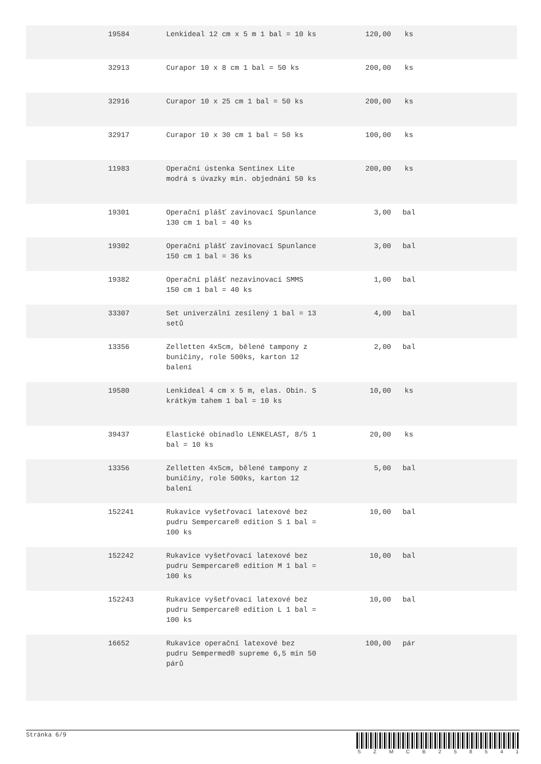| | 19584 | Lenkideal 12 cm x 5 m 1 bal = 10 ks | 120,00 | ks | |
| | 32913 | Curapor 10 x 8 cm 1 bal = 50 ks | 200,00 | ks | |
| | 32916 | Curapor 10 x 25 cm 1 bal = 50 ks | 200,00 | ks | |
| | 32917 | Curapor 10 x 30 cm 1 bal = 50 ks | 100,00 | ks | |
| | 11983 | Operační ústenka Sentinex Lite modrá s úvazky min. objednání 50 ks | 200,00 | ks | |
| | 19301 | Operační plášť zavinovací Spunlance 130 cm 1 bal = 40 ks | 3,00 | bal | |
| | 19302 | Operační plášť zavinovací Spunlance 150 cm 1 bal = 36 ks | 3,00 | bal | |
| | 19382 | Operační plášť nezavinovací SMMS 150 cm 1 bal = 40 ks | 1,00 | bal | |
| | 33307 | Set univerzální zesílený 1 bal = 13 setů | 4,00 | bal | |
| | 13356 | Zelletten 4x5cm, bělené tampony z buničiny, role 500ks, karton 12 balení | 2,00 | bal | |
| | 19580 | Lenkideal 4 cm x 5 m, elas. Obin. S krátkým tahem 1 bal = 10 ks | 10,00 | ks | |
| | 39437 | Elastické obinadlo LENKELAST, 8/5 1 bal = 10 ks | 20,00 | ks | |
| | 13356 | Zelletten 4x5cm, bělené tampony z buničiny, role 500ks, karton 12 balení | 5,00 | bal | |
| | 152241 | Rukavice vyšetřovací latexové bez pudru Sempercare® edition S 1 bal = 100 ks | 10,00 | bal | |
| | 152242 | Rukavice vyšetřovací latexové bez pudru Sempercare® edition M 1 bal = 100 ks | 10,00 | bal | |
| | 152243 | Rukavice vyšetřovací latexové bez pudru Sempercare® edition L 1 bal = 100 ks | 10,00 | bal | |
| | 16652 | Rukavice operační latexové bez pudru Sempermed® supreme 6,5 min 50 párů | 100,00 | pár | |
Stránka 6/9 S Z M C B 2 5 8 5 4 1